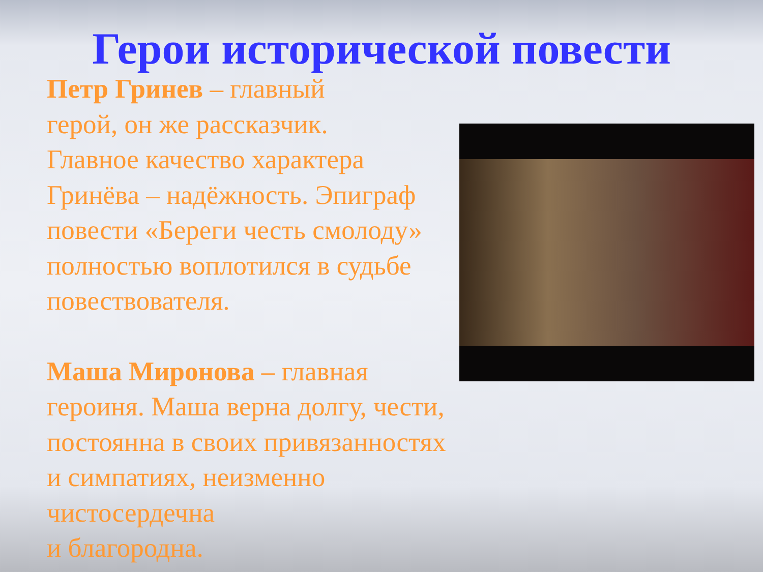Герои исторической повести
Петр Гринев – главный
герой, он же рассказчик.
Главное качество характера
Гринёва – надёжность. Эпиграф
повести «Береги честь смолоду»
полностью воплотился в судьбе
повествователя.
Маша Миронова – главная
героиня. Маша верна долгу, чести,
постоянна в своих привязанностях
и симпатиях, неизменно чистосердечна
и благородна.